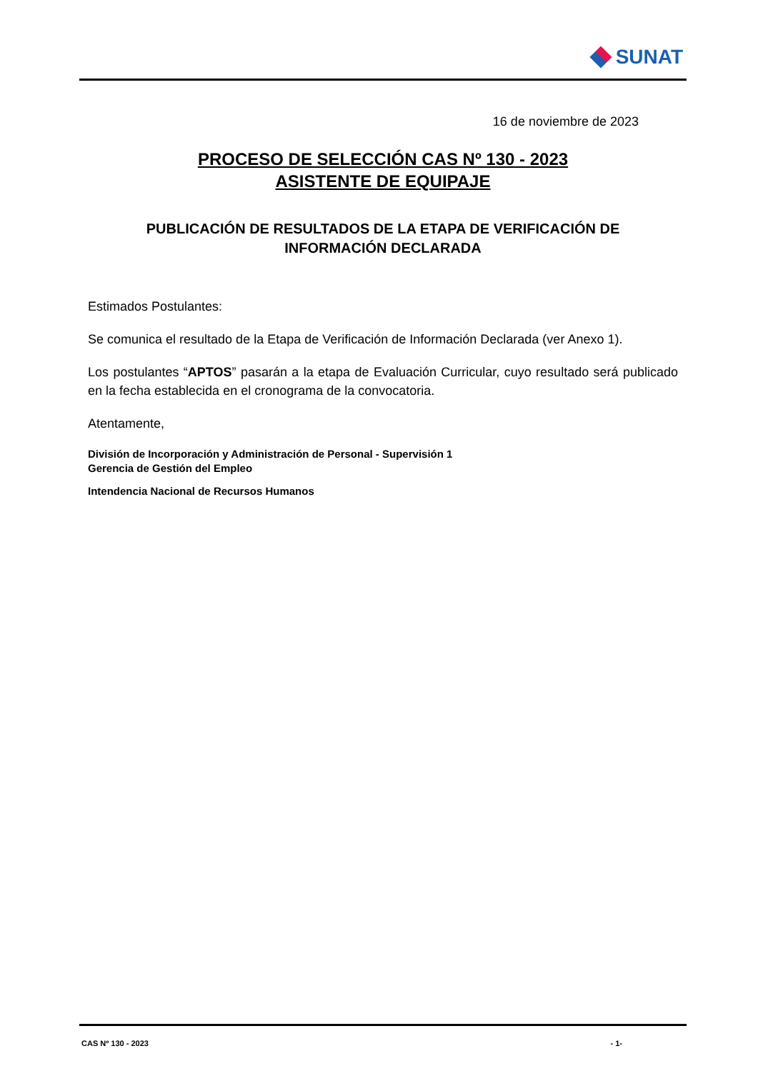SUNAT
16 de noviembre de 2023
PROCESO DE SELECCIÓN CAS Nº 130 - 2023
ASISTENTE DE EQUIPAJE
PUBLICACIÓN DE RESULTADOS DE LA ETAPA DE VERIFICACIÓN DE
INFORMACIÓN DECLARADA
Estimados Postulantes:
Se comunica el resultado de la Etapa de Verificación de Información Declarada (ver Anexo 1).
Los postulantes “APTOS” pasarán a la etapa de Evaluación Curricular, cuyo resultado será publicado en la fecha establecida en el cronograma de la convocatoria.
Atentamente,
División de Incorporación y Administración de Personal - Supervisión 1
Gerencia de Gestión del Empleo
Intendencia Nacional de Recursos Humanos
CAS Nº 130 - 2023 - 1-